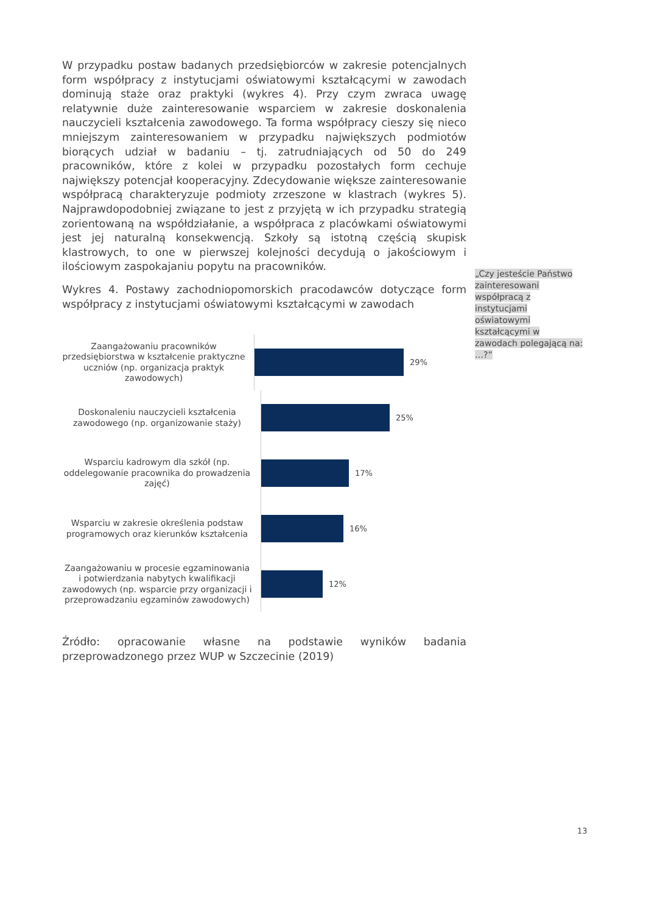W przypadku postaw badanych przedsiębiorców w zakresie potencjalnych form współpracy z instytucjami oświatowymi kształcącymi w zawodach dominują staże oraz praktyki (wykres 4). Przy czym zwraca uwagę relatywnie duże zainteresowanie wsparciem w zakresie doskonalenia nauczycieli kształcenia zawodowego. Ta forma współpracy cieszy się nieco mniejszym zainteresowaniem w przypadku największych podmiotów biorących udział w badaniu – tj. zatrudniających od 50 do 249 pracowników, które z kolei w przypadku pozostałych form cechuje największy potencjał kooperacyjny. Zdecydowanie większe zainteresowanie współpracą charakteryzuje podmioty zrzeszone w klastrach (wykres 5). Najprawdopodobniej związane to jest z przyjętą w ich przypadku strategią zorientowaną na współdziałanie, a współpraca z placówkami oświatowymi jest jej naturalną konsekwencją. Szkoły są istotną częścią skupisk klastrowych, to one w pierwszej kolejności decydują o jakościowym i ilościowym zaspokajaniu popytu na pracowników.
Wykres 4. Postawy zachodniopomorskich pracodawców dotyczące form współpracy z instytucjami oświatowymi kształcącymi w zawodach
Zaangażowaniu pracowników przedsiębiorstwa w kształcenie praktyczne uczniów (np. organizacja praktyk zawodowych)
29%
Doskonaleniu nauczycieli kształcenia zawodowego (np. organizowanie staży)
25%
Wsparciu kadrowym dla szkół (np. oddelegowanie pracownika do prowadzenia zajęć)
17%
Wsparciu w zakresie określenia podstaw programowych oraz kierunków kształcenia
16%
Zaangażowaniu w procesie egzaminowania i potwierdzania nabytych kwalifikacji zawodowych (np. wsparcie przy organizacji i przeprowadzaniu egzaminów zawodowych)
12%
Źródło: opracowanie własne na podstawie wyników badania przeprowadzonego przez WUP w Szczecinie (2019)
„Czy jesteście Państwo zainteresowani współpracą z instytucjami oświatowymi kształcącymi w zawodach polegającą na: …?”
13